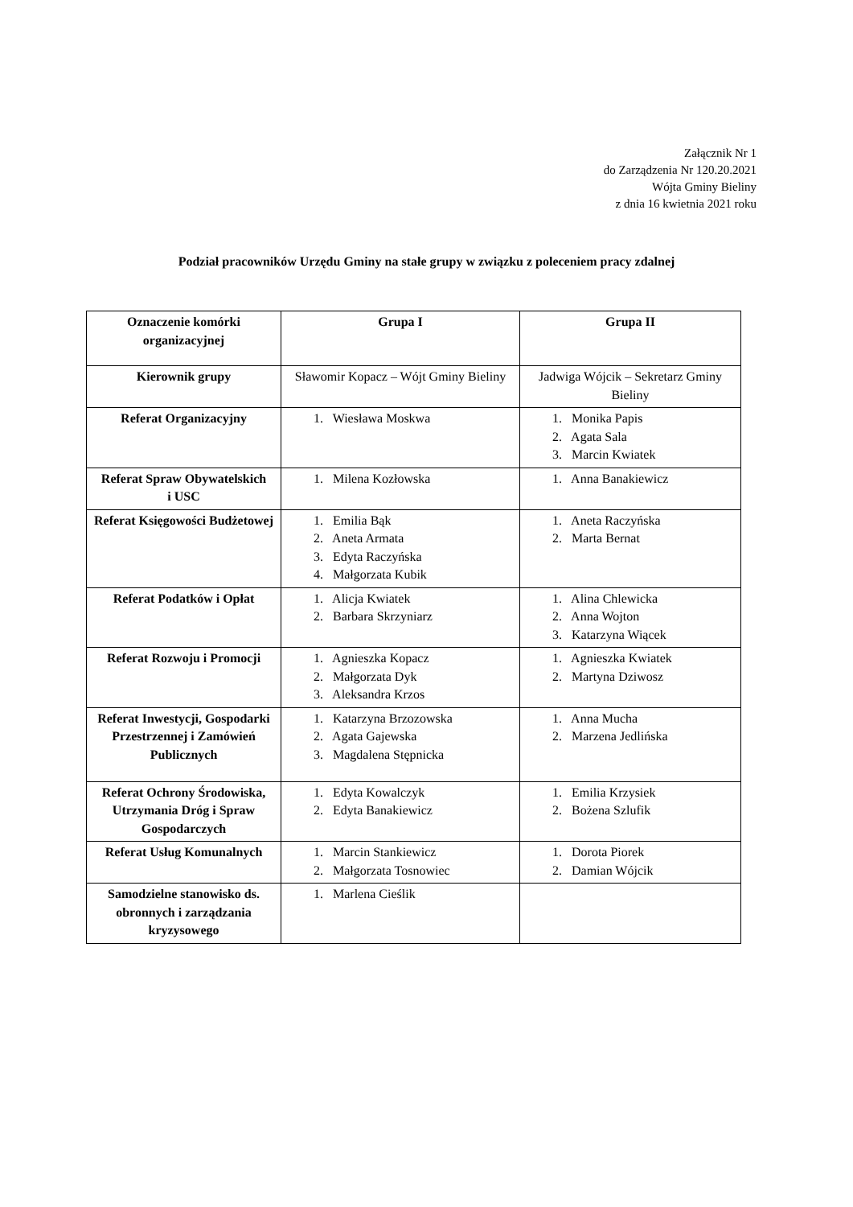Załącznik Nr 1
do Zarządzenia Nr 120.20.2021
Wójta Gminy Bieliny
z dnia 16 kwietnia 2021 roku
Podział pracowników Urzędu Gminy na stałe grupy w związku z poleceniem pracy zdalnej
| Oznaczenie komórki organizacyjnej | Grupa I | Grupa II |
| --- | --- | --- |
| Kierownik grupy | Sławomir Kopacz – Wójt Gminy Bieliny | Jadwiga Wójcik – Sekretarz Gminy Bieliny |
| Referat Organizacyjny | 1. Wiesława Moskwa | 1. Monika Papis 2. Agata Sala 3. Marcin Kwiatek |
| Referat Spraw Obywatelskich i USC | 1. Milena Kozłowska | 1. Anna Banakiewicz |
| Referat Księgowości Budżetowej | 1. Emilia Bąk 2. Aneta Armata 3. Edyta Raczyńska 4. Małgorzata Kubik | 1. Aneta Raczyńska 2. Marta Bernat |
| Referat Podatków i Opłat | 1. Alicja Kwiatek 2. Barbara Skrzyniarz | 1. Alina Chlewicka 2. Anna Wojton 3. Katarzyna Wiącek |
| Referat Rozwoju i Promocji | 1. Agnieszka Kopacz 2. Małgorzata Dyk 3. Aleksandra Krzos | 1. Agnieszka Kwiatek 2. Martyna Dziwosz |
| Referat Inwestycji, Gospodarki Przestrzennej i Zamówień Publicznych | 1. Katarzyna Brzozowska 2. Agata Gajewska 3. Magdalena Stępnicka | 1. Anna Mucha 2. Marzena Jedlińska |
| Referat Ochrony Środowiska, Utrzymania Dróg i Spraw Gospodarczych | 1. Edyta Kowalczyk 2. Edyta Banakiewicz | 1. Emilia Krzysiek 2. Bożena Szlufik |
| Referat Usług Komunalnych | 1. Marcin Stankiewicz 2. Małgorzata Tosnowiec | 1. Dorota Piorek 2. Damian Wójcik |
| Samodzielne stanowisko ds. obronnych i zarządzania kryzysowego | 1. Marlena Cieślik | |